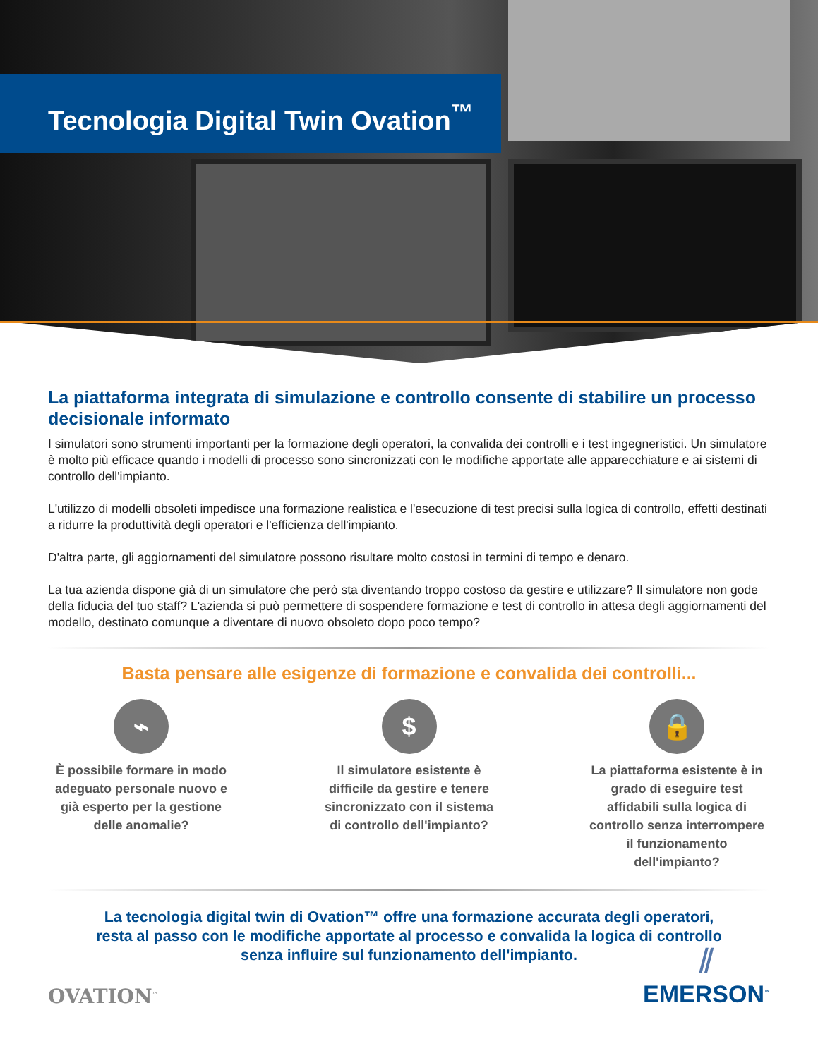Tecnologia Digital Twin Ovation<sup>™</sup>
La piattaforma integrata di simulazione e controllo consente di stabilire un processo decisionale informato
I simulatori sono strumenti importanti per la formazione degli operatori, la convalida dei controlli e i test ingegneristici. Un simulatore è molto più efficace quando i modelli di processo sono sincronizzati con le modifiche apportate alle apparecchiature e ai sistemi di controllo dell'impianto.
L'utilizzo di modelli obsoleti impedisce una formazione realistica e l'esecuzione di test precisi sulla logica di controllo, effetti destinati a ridurre la produttività degli operatori e l'efficienza dell'impianto.
D'altra parte, gli aggiornamenti del simulatore possono risultare molto costosi in termini di tempo e denaro.
La tua azienda dispone già di un simulatore che però sta diventando troppo costoso da gestire e utilizzare? Il simulatore non gode della fiducia del tuo staff? L'azienda si può permettere di sospendere formazione e test di controllo in attesa degli aggiornamenti del modello, destinato comunque a diventare di nuovo obsoleto dopo poco tempo?
Basta pensare alle esigenze di formazione e convalida dei controlli...
⌁
È possibile formare in modo adeguato personale nuovo e già esperto per la gestione delle anomalie?
$
Il simulatore esistente è difficile da gestire e tenere sincronizzato con il sistema di controllo dell'impianto?
🔒
La piattaforma esistente è in grado di eseguire test affidabili sulla logica di controllo senza interrompere il funzionamento dell'impianto?
La tecnologia digital twin di Ovation™ offre una formazione accurata degli operatori,
resta al passo con le modifiche apportate al processo e convalida la logica di controllo
senza influire sul funzionamento dell'impianto.
OVATION<sup>™</sup>
⫽
EMERSON<sup>™</sup>